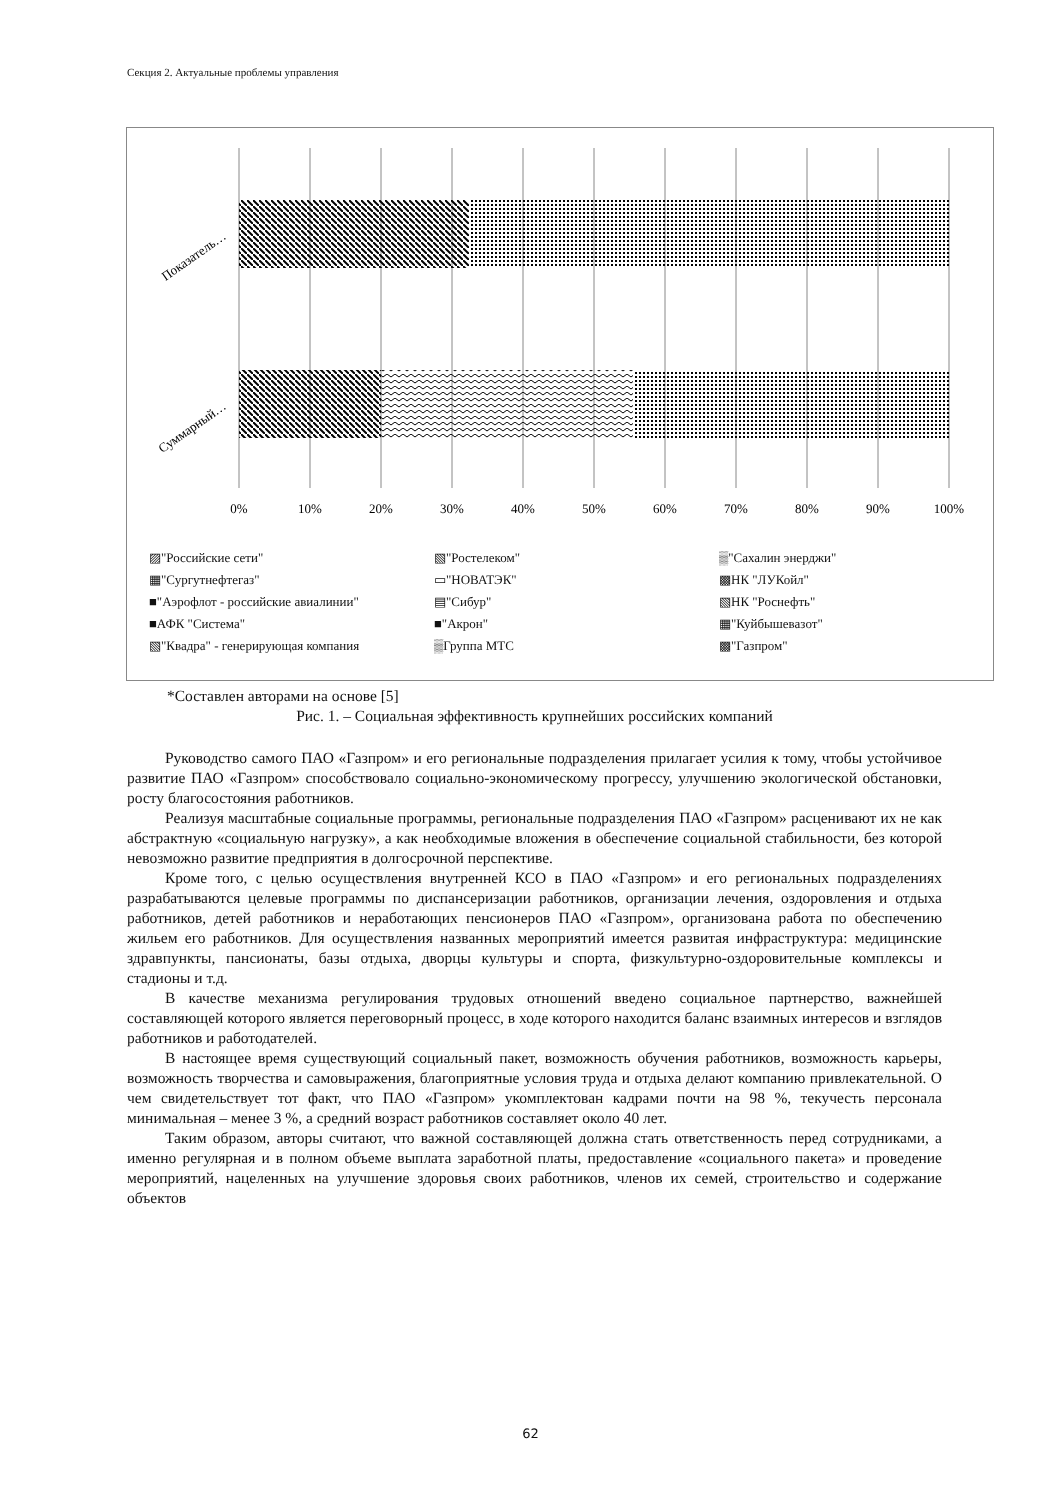Секция 2. Актуальные проблемы управления
0%
10%
20%
30%
40%
50%
60%
70%
80%
90%
100%
Показатель…
Суммарный…
▨"Российские сети" ▧"Ростелеком" ▒"Сахалин энерджи" ▦"Сургутнефтегаз" ▭"НОВАТЭК" ▩НК "ЛУКойл" ■"Аэрофлот - российские авиалинии" ▤"Сибур" ▧НК "Роснефть" ■АФК "Система" ■"Акрон" ▦"Куйбышевазот" ▧"Квадра" - генерирующая компания ▒Группа МТС ▩"Газпром"
*Составлен авторами на основе [5]
Рис. 1. – Социальная эффективность крупнейших российских компаний
Руководство самого ПАО «Газпром» и его региональные подразделения прилагает усилия к тому, чтобы устойчивое развитие ПАО «Газпром» способствовало социально-экономическому прогрессу, улучшению экологической обстановки, росту благосостояния работников.
Реализуя масштабные социальные программы, региональные подразделения ПАО «Газпром» расценивают их не как абстрактную «социальную нагрузку», а как необходимые вложения в обеспечение социальной стабильности, без которой невозможно развитие предприятия в долгосрочной перспективе.
Кроме того, с целью осуществления внутренней КСО в ПАО «Газпром» и его региональных подразделениях разрабатываются целевые программы по диспансеризации работников, организации лечения, оздоровления и отдыха работников, детей работников и неработающих пенсионеров ПАО «Газпром», организована работа по обеспечению жильем его работников. Для осуществления названных мероприятий имеется развитая инфраструктура: медицинские здравпункты, пансионаты, базы отдыха, дворцы культуры и спорта, физкультурно-оздоровительные комплексы и стадионы и т.д.
В качестве механизма регулирования трудовых отношений введено социальное партнерство, важнейшей составляющей которого является переговорный процесс, в ходе которого находится баланс взаимных интересов и взглядов работников и работодателей.
В настоящее время существующий социальный пакет, возможность обучения работников, возможность карьеры, возможность творчества и самовыражения, благоприятные условия труда и отдыха делают компанию привлекательной. О чем свидетельствует тот факт, что ПАО «Газпром» укомплектован кадрами почти на 98 %, текучесть персонала минимальная – менее 3 %, а средний возраст работников составляет около 40 лет.
Таким образом, авторы считают, что важной составляющей должна стать ответственность перед сотрудниками, а именно регулярная и в полном объеме выплата заработной платы, предоставление «социального пакета» и проведение мероприятий, нацеленных на улучшение здоровья своих работников, членов их семей, строительство и содержание объектов
62